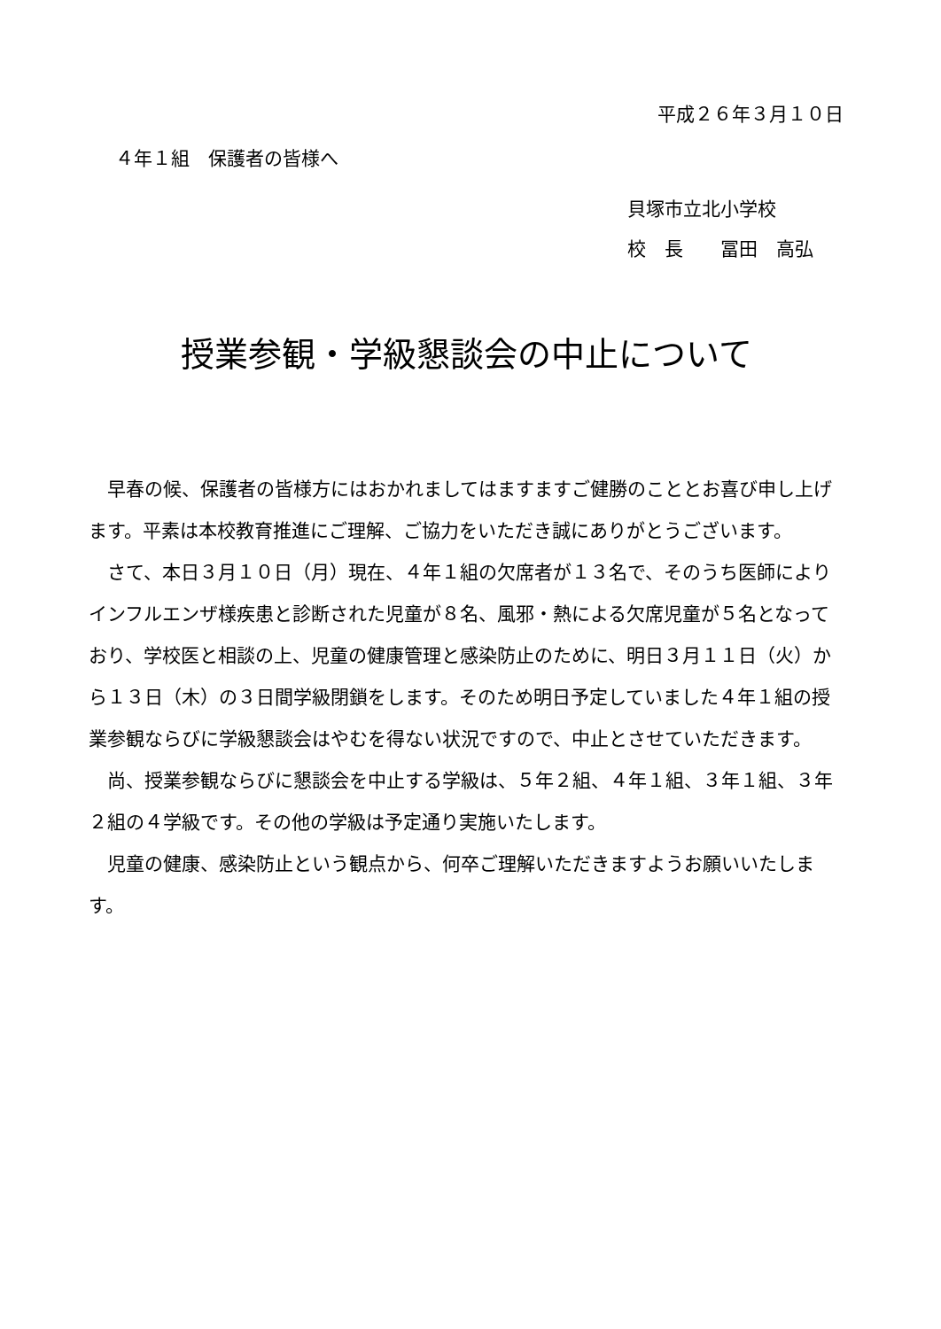平成２６年３月１０日
４年１組　保護者の皆様へ
貝塚市立北小学校
校　長　　冨田　高弘
授業参観・学級懇談会の中止について
早春の候、保護者の皆様方にはおかれましてはますますご健勝のこととお喜び申し上げます。平素は本校教育推進にご理解、ご協力をいただき誠にありがとうございます。
さて、本日３月１０日（月）現在、４年１組の欠席者が１３名で、そのうち医師によりインフルエンザ様疾患と診断された児童が８名、風邪・熱による欠席児童が５名となっており、学校医と相談の上、児童の健康管理と感染防止のために、明日３月１１日（火）から１３日（木）の３日間学級閉鎖をします。そのため明日予定していました４年１組の授業参観ならびに学級懇談会はやむを得ない状況ですので、中止とさせていただきます。
尚、授業参観ならびに懇談会を中止する学級は、５年２組、４年１組、３年１組、３年２組の４学級です。その他の学級は予定通り実施いたします。
児童の健康、感染防止という観点から、何卒ご理解いただきますようお願いいたします。